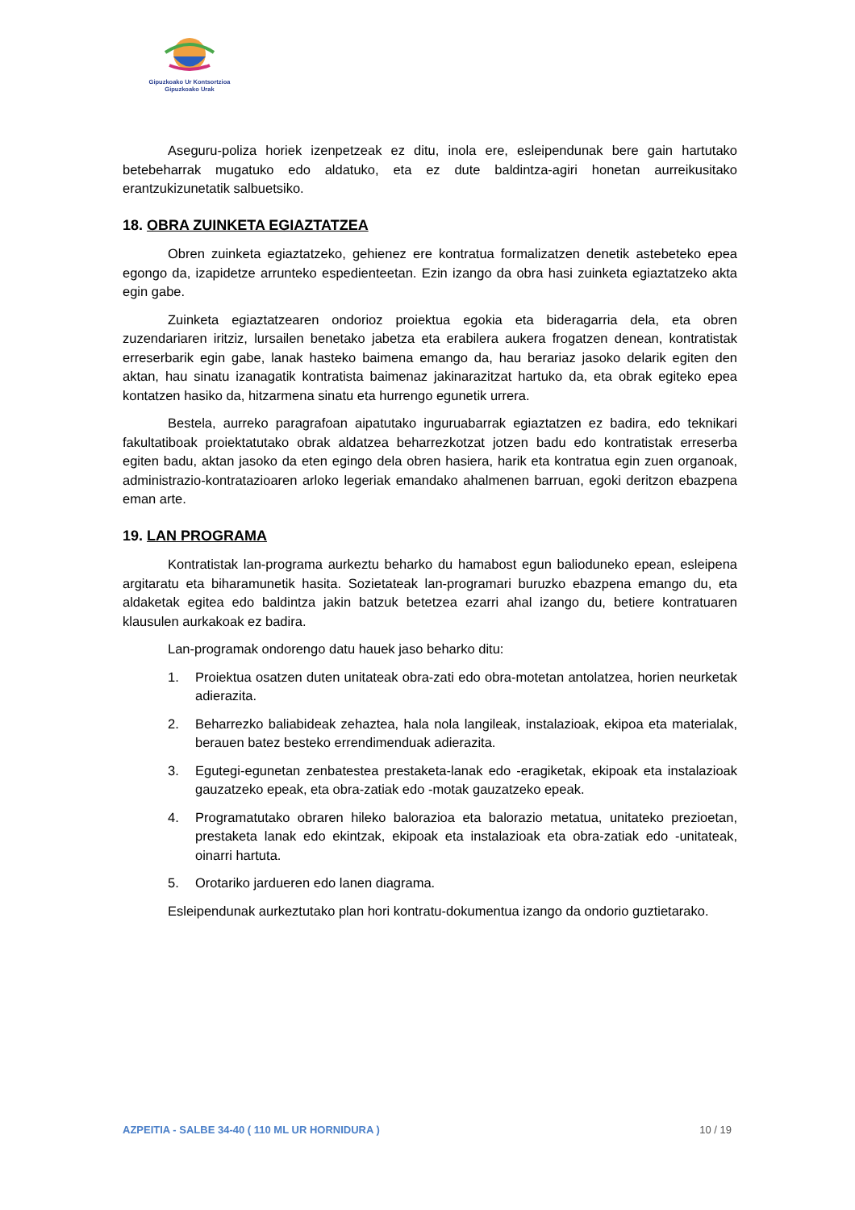Gipuzkoako Ur Kontsortzioa
Gipuzkoako Urak
Aseguru-poliza horiek izenpetzeak ez ditu, inola ere, esleipendunak bere gain hartutako betebeharrak mugatuko edo aldatuko, eta ez dute baldintza-agiri honetan aurreikusitako erantzukizunetatik salbuetsiko.
18. OBRA ZUINKETA EGIAZTATZEA
Obren zuinketa egiaztatzeko, gehienez ere kontratua formalizatzen denetik astebeteko epea egongo da, izapidetze arrunteko espedienteetan. Ezin izango da obra hasi zuinketa egiaztatzeko akta egin gabe.
Zuinketa egiaztatzearen ondorioz proiektua egokia eta bideragarria dela, eta obren zuzendariaren iritziz, lursailen benetako jabetza eta erabilera aukera frogatzen denean, kontratistak erreserbarik egin gabe, lanak hasteko baimena emango da, hau berariaz jasoko delarik egiten den aktan, hau sinatu izanagatik kontratista baimenaz jakinarazitzat hartuko da, eta obrak egiteko epea kontatzen hasiko da, hitzarmena sinatu eta hurrengo egunetik urrera.
Bestela, aurreko paragrafoan aipatutako inguruabarrak egiaztatzen ez badira, edo teknikari fakultatiboak proiektatutako obrak aldatzea beharrezkotzat jotzen badu edo kontratistak erreserba egiten badu, aktan jasoko da eten egingo dela obren hasiera, harik eta kontratua egin zuen organoak, administrazio-kontratazioaren arloko legeriak emandako ahalmenen barruan, egoki deritzon ebazpena eman arte.
19. LAN PROGRAMA
Kontratistak lan-programa aurkeztu beharko du hamabost egun balioduneko epean, esleipena argitaratu eta biharamunetik hasita. Sozietateak lan-programari buruzko ebazpena emango du, eta aldaketak egitea edo baldintza jakin batzuk betetzea ezarri ahal izango du, betiere kontratuaren klausulen aurkakoak ez badira.
Lan-programak ondorengo datu hauek jaso beharko ditu:
1. Proiektua osatzen duten unitateak obra-zati edo obra-motetan antolatzea, horien neurketak adierazita.
2. Beharrezko baliabideak zehaztea, hala nola langileak, instalazioak, ekipoa eta materialak, berauen batez besteko errendimenduak adierazita.
3. Egutegi-egunetan zenbatestea prestaketa-lanak edo -eragiketak, ekipoak eta instalazioak gauzatzeko epeak, eta obra-zatiak edo -motak gauzatzeko epeak.
4. Programatutako obraren hileko balorazioa eta balorazio metatua, unitateko prezioetan, prestaketa lanak edo ekintzak, ekipoak eta instalazioak eta obra-zatiak edo -unitateak, oinarri hartuta.
5. Orotariko jardueren edo lanen diagrama.
Esleipendunak aurkeztutako plan hori kontratu-dokumentua izango da ondorio guztietarako.
AZPEITIA - SALBE 34-40 ( 110 ML UR HORNIDURA ) 10 / 19